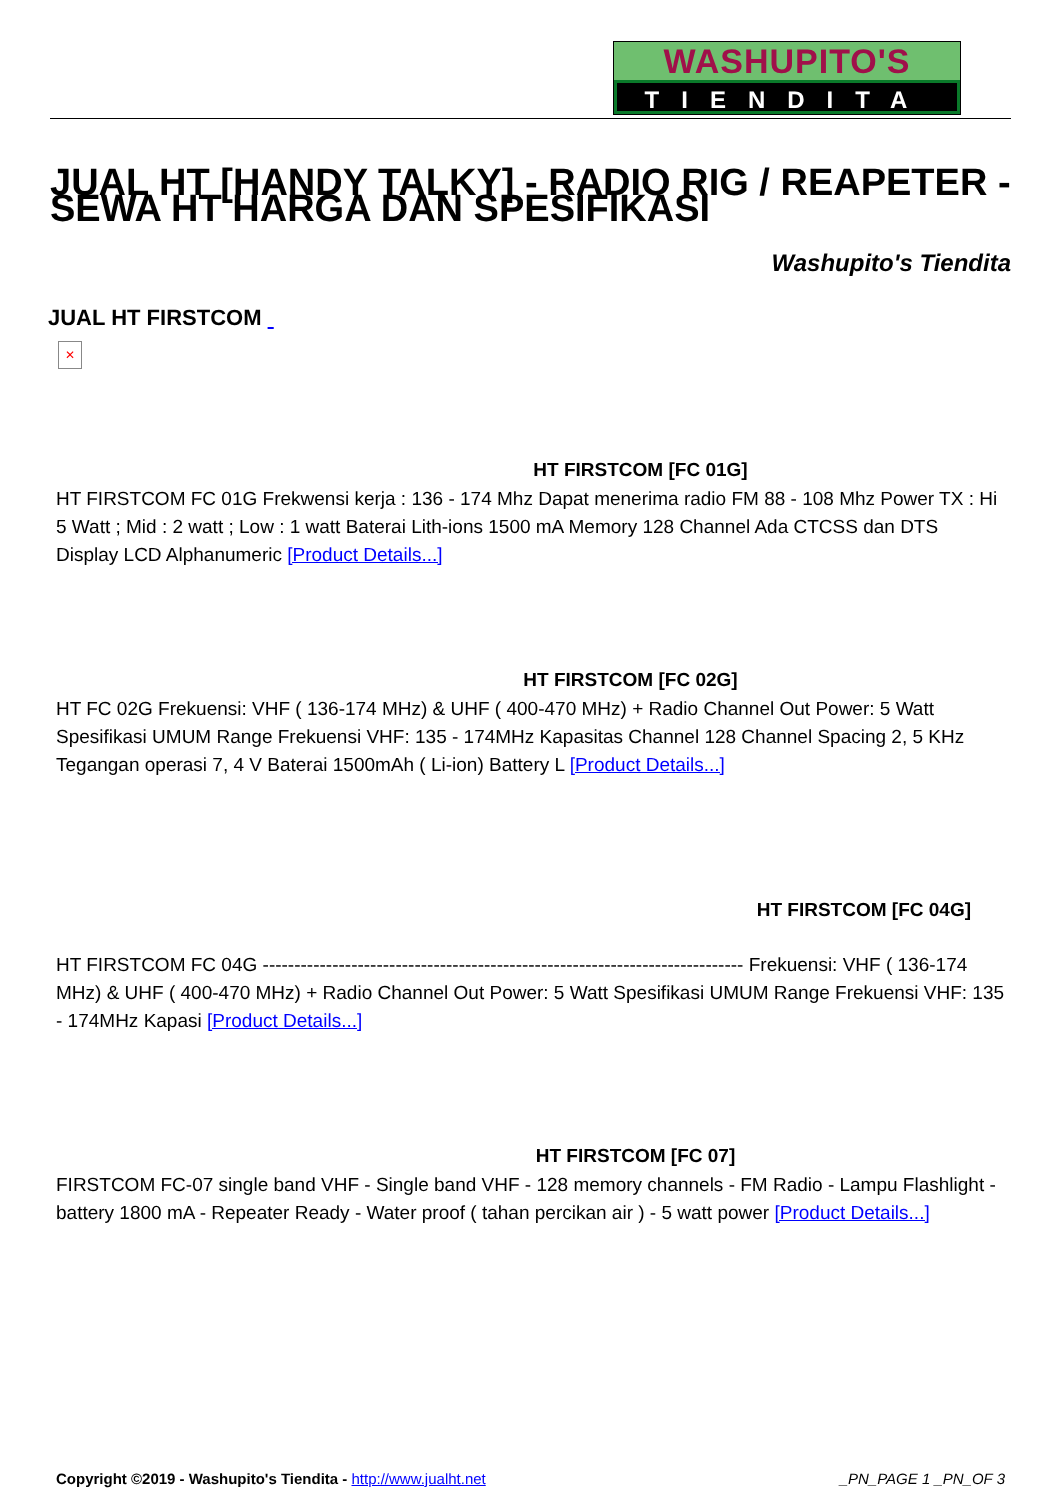WASHUPITO'S
TIENDITA
JUAL HT [HANDY TALKY] - RADIO RIG / REAPETER - SEWA HT HARGA DAN SPESIFIKASI
Washupito's Tiendita
JUAL HT FIRSTCOM
✕
HT FIRSTCOM [FC 01G]
HT FIRSTCOM FC 01G Frekwensi kerja : 136 - 174 Mhz Dapat menerima radio FM 88 - 108 Mhz Power TX : Hi 5 Watt ; Mid : 2 watt ; Low : 1 watt Baterai Lith-ions 1500 mA Memory 128 Channel Ada CTCSS dan DTS Display LCD Alphanumeric [Product Details...]
HT FIRSTCOM [FC 02G]
HT FC 02G Frekuensi: VHF ( 136-174 MHz) & UHF ( 400-470 MHz) + Radio Channel Out Power: 5 Watt Spesifikasi UMUM Range Frekuensi VHF: 135 - 174MHz Kapasitas Channel 128 Channel Spacing 2, 5 KHz Tegangan operasi 7, 4 V Baterai 1500mAh ( Li-ion) Battery L [Product Details...]
HT FIRSTCOM [FC 04G]
HT FIRSTCOM FC 04G ---------------------------------------------------------------------------- Frekuensi: VHF ( 136-174 MHz) & UHF ( 400-470 MHz) + Radio Channel Out Power: 5 Watt Spesifikasi UMUM Range Frekuensi VHF: 135 - 174MHz Kapasi [Product Details...]
HT FIRSTCOM [FC 07]
FIRSTCOM FC-07 single band VHF - Single band VHF - 128 memory channels - FM Radio - Lampu Flashlight - battery 1800 mA - Repeater Ready - Water proof ( tahan percikan air ) - 5 watt power [Product Details...]
Copyright ©2019 - Washupito's Tiendita - http://www.jualht.net _PN_PAGE 1 _PN_OF 3